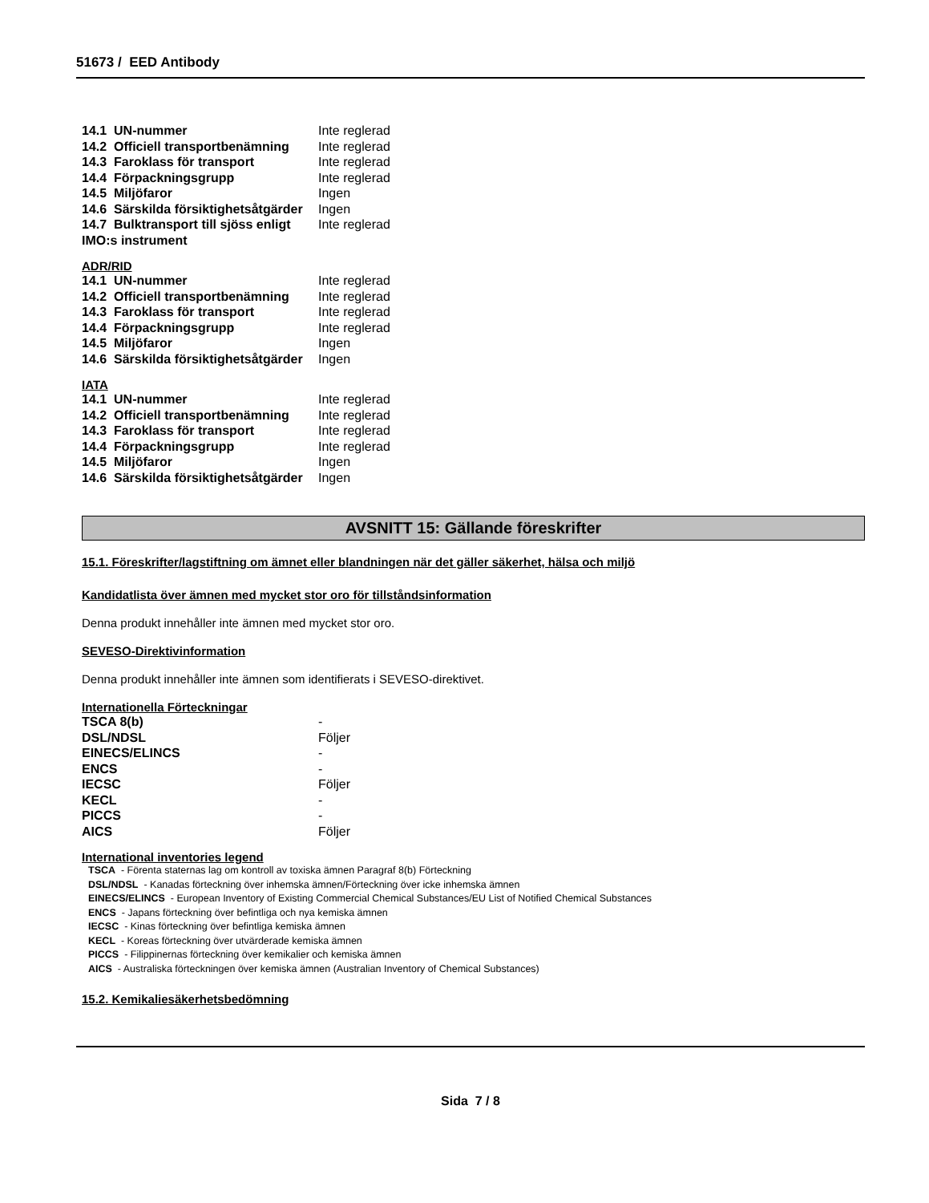51673 / EED Antibody
| 14.1 UN-nummer | Inte reglerad |
| 14.2 Officiell transportbenämning | Inte reglerad |
| 14.3 Faroklass för transport | Inte reglerad |
| 14.4 Förpackningsgrupp | Inte reglerad |
| 14.5 Miljöfaror | Ingen |
| 14.6 Särskilda försiktighetsåtgärder | Ingen |
| 14.7 Bulktransport till sjöss enligt IMO:s instrument | Inte reglerad |
ADR/RID
| 14.1 UN-nummer | Inte reglerad |
| 14.2 Officiell transportbenämning | Inte reglerad |
| 14.3 Faroklass för transport | Inte reglerad |
| 14.4 Förpackningsgrupp | Inte reglerad |
| 14.5 Miljöfaror | Ingen |
| 14.6 Särskilda försiktighetsåtgärder | Ingen |
IATA
| 14.1 UN-nummer | Inte reglerad |
| 14.2 Officiell transportbenämning | Inte reglerad |
| 14.3 Faroklass för transport | Inte reglerad |
| 14.4 Förpackningsgrupp | Inte reglerad |
| 14.5 Miljöfaror | Ingen |
| 14.6 Särskilda försiktighetsåtgärder | Ingen |
AVSNITT 15: Gällande föreskrifter
15.1. Föreskrifter/lagstiftning om ämnet eller blandningen när det gäller säkerhet, hälsa och miljö
Kandidatlista över ämnen med mycket stor oro för tillståndsinformation
Denna produkt innehåller inte ämnen med mycket stor oro.
SEVESO-Direktivinformation
Denna produkt innehåller inte ämnen som identifierats i SEVESO-direktivet.
Internationella Förteckningar
| TSCA 8(b) | - |
| DSL/NDSL | Följer |
| EINECS/ELINCS | - |
| ENCS | - |
| IECSC | Följer |
| KECL | - |
| PICCS | - |
| AICS | Följer |
International inventories legend
TSCA - Förenta staternas lag om kontroll av toxiska ämnen Paragraf 8(b) Förteckning
DSL/NDSL - Kanadas förteckning över inhemska ämnen/Förteckning över icke inhemska ämnen
EINECS/ELINCS - European Inventory of Existing Commercial Chemical Substances/EU List of Notified Chemical Substances
ENCS - Japans förteckning över befintliga och nya kemiska ämnen
IECSC - Kinas förteckning över befintliga kemiska ämnen
KECL - Koreas förteckning över utvärderade kemiska ämnen
PICCS - Filippinernas förteckning över kemikalier och kemiska ämnen
AICS - Australiska förteckningen över kemiska ämnen (Australian Inventory of Chemical Substances)
15.2. Kemikaliesäkerhetsbedömning
Sida 7 / 8